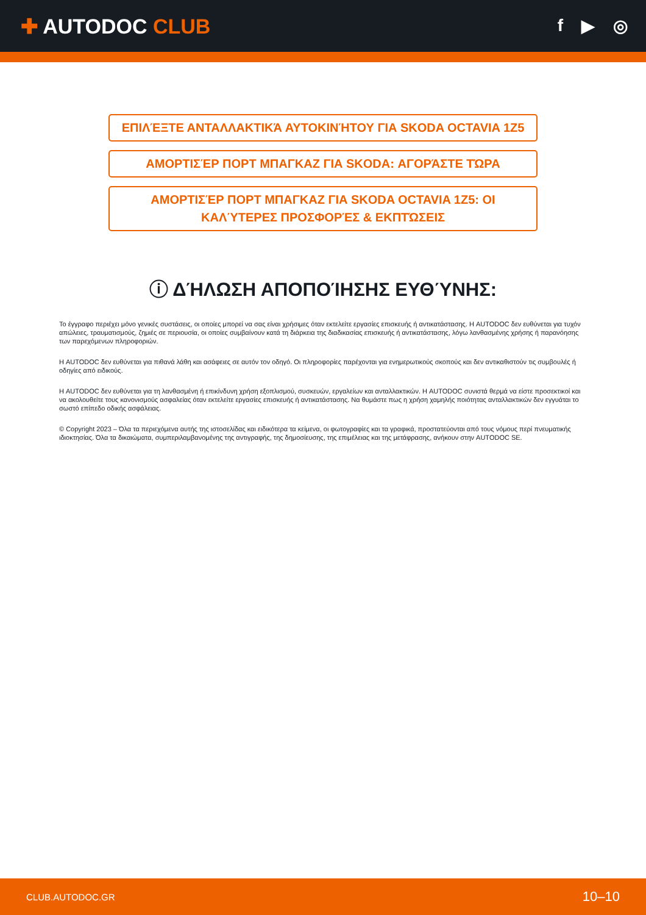✚ AUTODOC CLUB
f ▶ ◎
ΕΠΙΛΈΞΤΕ ΑΝΤΑΛΛΑΚΤΙΚΆ ΑΥΤΟΚΙΝΉΤΟΥ ΓΙΑ SKODA OCTAVIA 1Z5
ΑΜΟΡΤΙΣΈΡ ΠΟΡΤ ΜΠΑΓΚΑΖ ΓΙΑ SKODA: ΑΓΟΡΆΣΤΕ ΤΏΡΑ
ΑΜΟΡΤΙΣΈΡ ΠΟΡΤ ΜΠΑΓΚΑΖ ΓΙΑ SKODA OCTAVIA 1Z5: ΟΙ ΚΑΛΎΤΕΡΕΣ ΠΡΟΣΦΟΡΈΣ & ΕΚΠΤΏΣΕΙΣ
ⓘ ΔΉΛΩΣΗ ΑΠΟΠΟΊΗΣΗΣ ΕΥΘΎΝΗΣ:
Το έγγραφο περιέχει μόνο γενικές συστάσεις, οι οποίες μπορεί να σας είναι χρήσιμες όταν εκτελείτε εργασίες επισκευής ή αντικατάστασης. Η AUTODOC δεν ευθύνεται για τυχόν απώλειες, τραυματισμούς, ζημιές σε περιουσία, οι οποίες συμβαίνουν κατά τη διάρκεια της διαδικασίας επισκευής ή αντικατάστασης, λόγω λανθασμένης χρήσης ή παρανόησης των παρεχόμενων πληροφοριών.
Η AUTODOC δεν ευθύνεται για πιθανά λάθη και ασάφειες σε αυτόν τον οδηγό. Οι πληροφορίες παρέχονται για ενημερωτικούς σκοπούς και δεν αντικαθιστούν τις συμβουλές ή οδηγίες από ειδικούς.
Η AUTODOC δεν ευθύνεται για τη λανθασμένη ή επικίνδυνη χρήση εξοπλισμού, συσκευών, εργαλείων και ανταλλακτικών. Η AUTODOC συνιστά θερμά να είστε προσεκτικοί και να ακολουθείτε τους κανονισμούς ασφαλείας όταν εκτελείτε εργασίες επισκευής ή αντικατάστασης. Να θυμάστε πως η χρήση χαμηλής ποιότητας ανταλλακτικών δεν εγγυάται το σωστό επίπεδο οδικής ασφάλειας.
© Copyright 2023 – Όλα τα περιεχόμενα αυτής της ιστοσελίδας και ειδικότερα τα κείμενα, οι φωτογραφίες και τα γραφικά, προστατεύονται από τους νόμους περί πνευματικής ιδιοκτησίας. Όλα τα δικαιώματα, συμπεριλαμβανομένης της αντιγραφής, της δημοσίευσης, της επιμέλειας και της μετάφρασης, ανήκουν στην AUTODOC SE.
CLUB.AUTODOC.GR 10–10